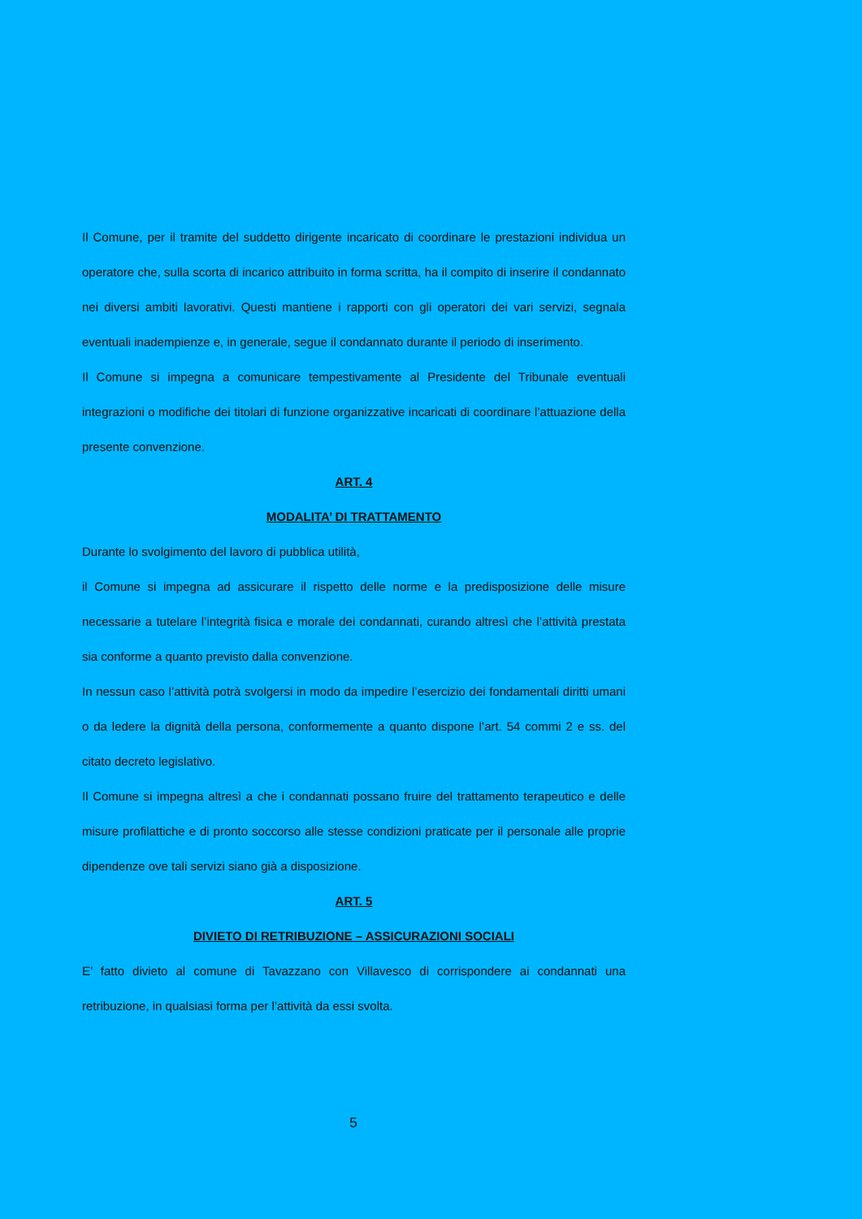Il Comune, per il tramite del suddetto dirigente incaricato di coordinare le prestazioni individua un operatore che, sulla scorta di incarico attribuito in forma scritta, ha il compito di inserire il condannato nei diversi ambiti lavorativi. Questi mantiene i rapporti con gli operatori dei vari servizi, segnala eventuali inadempienze e, in generale, segue il condannato durante il periodo di inserimento.
Il Comune si impegna a comunicare tempestivamente al Presidente del Tribunale eventuali integrazioni o modifiche dei titolari di funzione organizzative incaricati di coordinare l’attuazione della presente convenzione.
ART. 4
MODALITA’ DI TRATTAMENTO
Durante lo svolgimento del lavoro di pubblica utilità,
il Comune si impegna ad assicurare il rispetto delle norme e la predisposizione delle misure necessarie a tutelare l’integrità fisica e morale dei condannati, curando altresì che l’attività prestata sia conforme a quanto previsto dalla convenzione.
In nessun caso l’attività potrà svolgersi in modo da impedire l’esercizio dei fondamentali diritti umani o da ledere la dignità della persona, conformemente a quanto dispone l’art. 54 commi 2 e ss. del citato decreto legislativo.
Il Comune si impegna altresì a che i condannati possano fruire del trattamento terapeutico e delle misure profilattiche e di pronto soccorso alle stesse condizioni praticate per il personale alle proprie dipendenze ove tali servizi siano già a disposizione.
ART. 5
DIVIETO DI RETRIBUZIONE – ASSICURAZIONI SOCIALI
E’ fatto divieto al comune di Tavazzano con Villavesco di corrispondere ai condannati una retribuzione, in qualsiasi forma per l’attività da essi svolta.
5